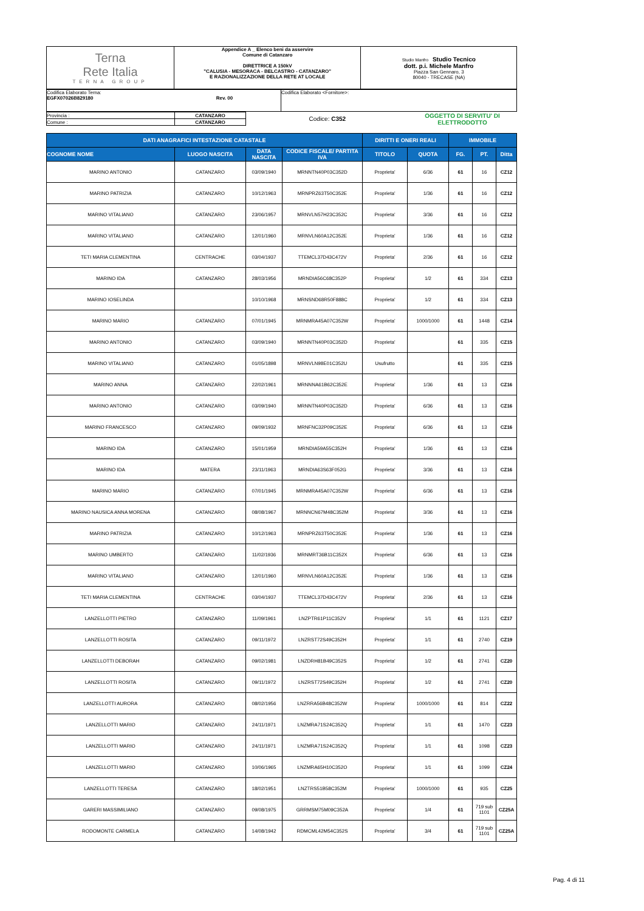| Terna Rete Italia TERNA GROUP | Appendice A _ Elenco beni da asservire Comune di Catanzaro DIRETTRICE A 150kV "CALUSIA - MESORACA - BELCASTRO - CATANZARO" E RAZIONALIZZAZIONE DELLA RETE AT LOCALE | Studio Manfro Studio Tecnico dott. p.i. Michele Manfro Piazza San Gennaro, 3 80040 - TRECASE (NA) |
| Codifica Elaborato Terna: EGFX07026B829180 Rev. 00 | Codifica Elaborato <Fornitore>: |
| Provincia : | CATANZARO | | Codice: C352 | OGGETTO DI SERVITU' DI ELETTRODOTTO |
| Comune : | CATANZARO | | | |
| DATI ANAGRAFICI INTESTAZIONE CATASTALE | | | | DIRITTI E ONERI REALI | | IMMOBILE | | |
| --- | --- | --- | --- | --- | --- | --- | --- | --- |
| COGNOME NOME | LUOGO NASCITA | DATA NASCITA | CODICE FISCALE/ PARTITA IVA | TITOLO | QUOTA | FG. | PT. | Ditta |
| MARINO ANTONIO | CATANZARO | 03/09/1940 | MRNNTN40P03C352D | Proprieta' | 6/36 | 61 | 16 | CZ12 |
| MARINO PATRIZIA | CATANZARO | 10/12/1963 | MRNPRZ63T50C352E | Proprieta' | 1/36 | 61 | 16 | CZ12 |
| MARINO VITALIANO | CATANZARO | 23/06/1957 | MRNVLN57H23C352C | Proprieta' | 3/36 | 61 | 16 | CZ12 |
| MARINO VITALIANO | CATANZARO | 12/01/1960 | MRNVLN60A12C352E | Proprieta' | 1/36 | 61 | 16 | CZ12 |
| TETI MARIA CLEMENTINA | CENTRACHE | 03/04/1937 | TTEMCL37D43C472V | Proprieta' | 2/36 | 61 | 16 | CZ12 |
| MARINO IDA | CATANZARO | 28/03/1956 | MRNDIA56C68C352P | Proprieta' | 1/2 | 61 | 334 | CZ13 |
| MARINO IOSELINDA | | 10/10/1968 | MRNSND68R50F888C | Proprieta' | 1/2 | 61 | 334 | CZ13 |
| MARINO MARIO | CATANZARO | 07/01/1945 | MRNMRA45A07C352W | Proprieta' | 1000/1000 | 61 | 1448 | CZ14 |
| MARINO ANTONIO | CATANZARO | 03/09/1940 | MRNNTN40P03C352D | Proprieta' | | 61 | 335 | CZ15 |
| MARINO VITALIANO | CATANZARO | 01/05/1898 | MRNVLN98E01C352U | Usufrutto | | 61 | 335 | CZ15 |
| MARINO ANNA | CATANZARO | 22/02/1961 | MRNNNA61B62C352E | Proprieta' | 1/36 | 61 | 13 | CZ16 |
| MARINO ANTONIO | CATANZARO | 03/09/1940 | MRNNTN40P03C352D | Proprieta' | 6/36 | 61 | 13 | CZ16 |
| MARINO FRANCESCO | CATANZARO | 09/09/1932 | MRNFNC32P09C352E | Proprieta' | 6/36 | 61 | 13 | CZ16 |
| MARINO IDA | CATANZARO | 15/01/1959 | MRNDIA59A55C352H | Proprieta' | 1/36 | 61 | 13 | CZ16 |
| MARINO IDA | MATERA | 23/11/1963 | MRNDIA63S63F052G | Proprieta' | 3/36 | 61 | 13 | CZ16 |
| MARINO MARIO | CATANZARO | 07/01/1945 | MRNMRA45A07C352W | Proprieta' | 6/36 | 61 | 13 | CZ16 |
| MARINO NAUSICA ANNA MORENA | CATANZARO | 08/08/1967 | MRNNCN67M48C352M | Proprieta' | 3/36 | 61 | 13 | CZ16 |
| MARINO PATRIZIA | CATANZARO | 10/12/1963 | MRNPRZ63T50C352E | Proprieta' | 1/36 | 61 | 13 | CZ16 |
| MARINO UMBERTO | CATANZARO | 11/02/1936 | MRNMRT36B11C352X | Proprieta' | 6/36 | 61 | 13 | CZ16 |
| MARINO VITALIANO | CATANZARO | 12/01/1960 | MRNVLN60A12C352E | Proprieta' | 1/36 | 61 | 13 | CZ16 |
| TETI MARIA CLEMENTINA | CENTRACHE | 03/04/1937 | TTEMCL37D43C472V | Proprieta' | 2/36 | 61 | 13 | CZ16 |
| LANZELLOTTI PIETRO | CATANZARO | 11/09/1961 | LNZPTR61P11C352V | Proprieta' | 1/1 | 61 | 1121 | CZ17 |
| LANZELLOTTI ROSITA | CATANZARO | 09/11/1972 | LNZRST72S49C352H | Proprieta' | 1/1 | 61 | 2740 | CZ19 |
| LANZELLOTTI DEBORAH | CATANZARO | 09/02/1981 | LNZDRH81B49C352S | Proprieta' | 1/2 | 61 | 2741 | CZ20 |
| LANZELLOTTI ROSITA | CATANZARO | 09/11/1972 | LNZRST72S49C352H | Proprieta' | 1/2 | 61 | 2741 | CZ20 |
| LANZELLOTTI AURORA | CATANZARO | 08/02/1956 | LNZRRA56B48C352W | Proprieta' | 1000/1000 | 61 | 814 | CZ22 |
| LANZELLOTTI MARIO | CATANZARO | 24/11/1971 | LNZMRA71S24C352Q | Proprieta' | 1/1 | 61 | 1470 | CZ23 |
| LANZELLOTTI MARIO | CATANZARO | 24/11/1971 | LNZMRA71S24C352Q | Proprieta' | 1/1 | 61 | 1098 | CZ23 |
| LANZELLOTTI MARIO | CATANZARO | 10/06/1965 | LNZMRA65H10C352O | Proprieta' | 1/1 | 61 | 1099 | CZ24 |
| LANZELLOTTI TERESA | CATANZARO | 18/02/1951 | LNZTRS51B58C352M | Proprieta' | 1000/1000 | 61 | 935 | CZ25 |
| GARERI MASSIMILIANO | CATANZARO | 09/08/1975 | GRRMSM75M09C352A | Proprieta' | 1/4 | 61 | 719 sub 1101 | CZ25A |
| RODOMONTE CARMELA | CATANZARO | 14/08/1942 | RDMCML42M54C352S | Proprieta' | 3/4 | 61 | 719 sub 1101 | CZ25A |
Pag. 4 di 11